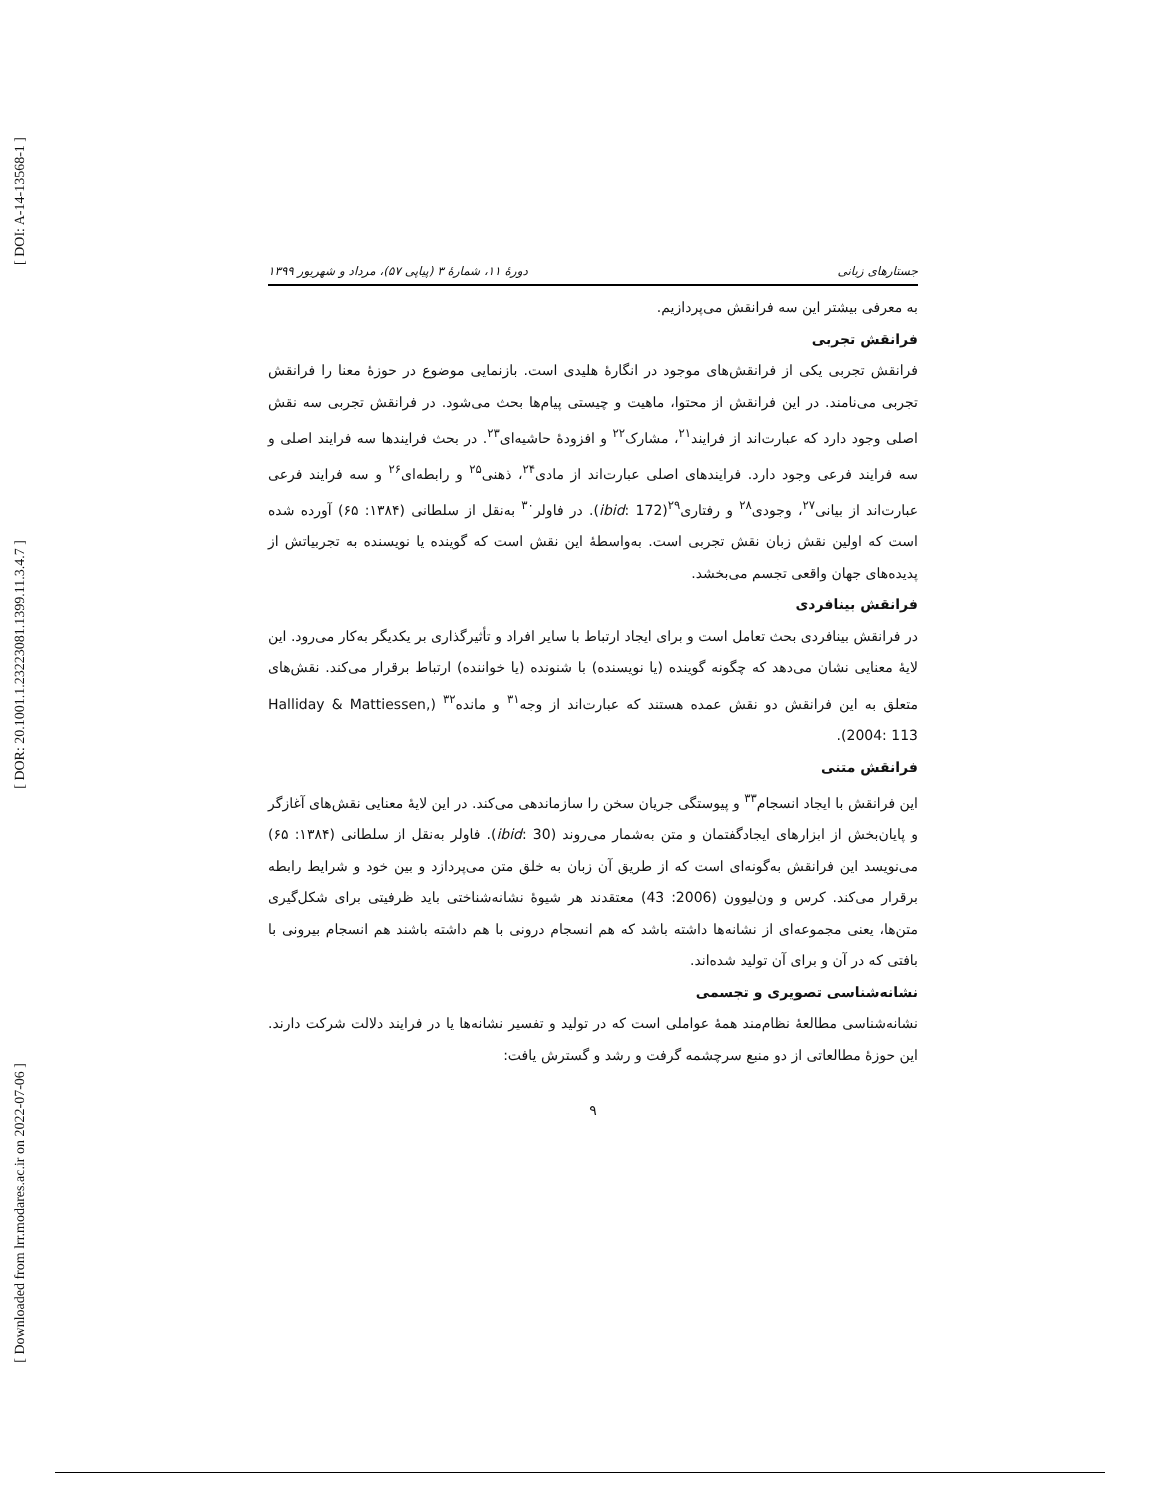[ DOI: A-14-13568-1 ]
[ DOR: 20.1001.1.23223081.1399.11.3.4.7 ]
[ Downloaded from lrr.modares.ac.ir on 2022-07-06 ]
جستارهای زبانی دورهٔ ۱۱، شمارهٔ ۳ (پیاپی ۵۷)، مرداد و شهریور ۱۳۹۹
به معرفی بیشتر این سه فرانقش می‌پردازیم.
فرانقش تجربی
فرانقش تجربی یکی از فرانقش‌های موجود در انگارهٔ هلیدی است. بازنمایی موضوع در حوزهٔ معنا را فرانقش تجربی می‌نامند. در این فرانقش از محتوا، ماهیت و چیستی پیام‌ها بحث می‌شود. در فرانقش تجربی سه نقش اصلی وجود دارد که عبارت‌اند از فرایند<sup>۲۱</sup>، مشارک<sup>۲۲</sup> و افزودهٔ حاشیه‌ای<sup>۲۳</sup>. در بحث فرایندها سه فرایند اصلی و سه فرایند فرعی وجود دارد. فرایندهای اصلی عبارت‌اند از مادی<sup>۲۴</sup>، ذهنی<sup>۲۵</sup> و رابطه‌ای<sup>۲۶</sup> و سه فرایند فرعی عبارت‌اند از بیانی<sup>۲۷</sup>، وجودی<sup>۲۸</sup> و رفتاری<sup>۲۹</sup>(ibid: 172). در فاولر<sup>۳۰</sup> به‌نقل از سلطانی (۱۳۸۴: ۶۵) آورده شده است که اولین نقش زبان نقش تجربی است. به‌واسطهٔ این نقش است که گوینده یا نویسنده به تجربیاتش از پدیده‌های جهان واقعی تجسم می‌بخشد.
فرانقش بینافردی
در فرانقش بینافردی بحث تعامل است و برای ایجاد ارتباط با سایر افراد و تأثیرگذاری بر یکدیگر به‌کار می‌رود. این لایهٔ معنایی نشان می‌دهد که چگونه گوینده (یا نویسنده) با شنونده (یا خواننده) ارتباط برقرار می‌کند. نقش‌های متعلق به این فرانقش دو نقش عمده هستند که عبارت‌اند از وجه<sup>۳۱</sup> و مانده<sup>۳۲</sup> (Halliday & Mattiessen, 2004: 113).
فرانقش متنی
این فرانقش با ایجاد انسجام<sup>۳۳</sup> و پیوستگی جریان سخن را سازماندهی می‌کند. در این لایهٔ معنایی نقش‌های آغازگر و پایان‌بخش از ابزارهای ایجادگفتمان و متن به‌شمار می‌روند (ibid: 30). فاولر به‌نقل از سلطانی (۱۳۸۴: ۶۵) می‌نویسد این فرانقش به‌گونه‌ای است که از طریق آن زبان به خلق متن می‌پردازد و بین خود و شرایط رابطه برقرار می‌کند. کرس و ون‌لیوون (2006: 43) معتقدند هر شیوهٔ نشانه‌شناختی باید ظرفیتی برای شکل‌گیری متن‌ها، یعنی مجموعه‌ای از نشانه‌ها داشته باشد که هم انسجام درونی با هم داشته باشند هم انسجام بیرونی با بافتی که در آن و برای آن تولید شده‌اند.
نشانه‌شناسی تصویری و تجسمی
نشانه‌شناسی مطالعهٔ نظام‌مند همهٔ عواملی است که در تولید و تفسیر نشانه‌ها یا در فرایند دلالت شرکت دارند. این حوزهٔ مطالعاتی از دو منبع سرچشمه گرفت و رشد و گسترش یافت:
۹